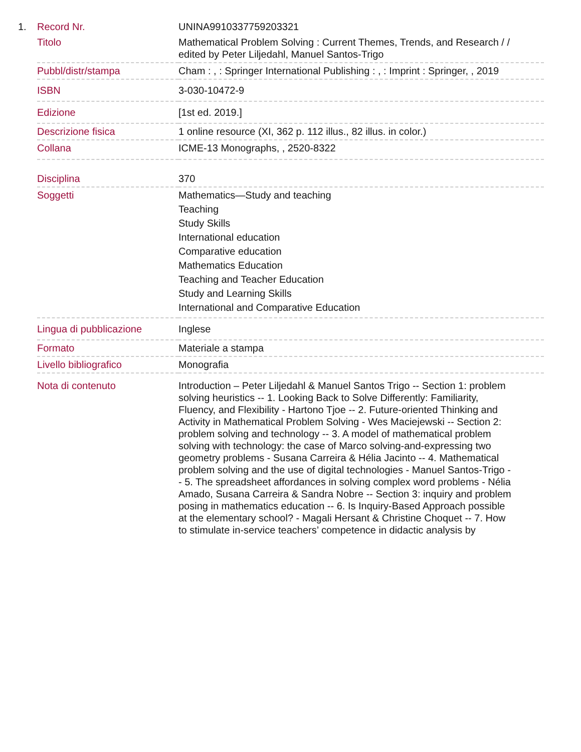| 1. | Record Nr. | UNINA9910337759203321 |
| | Titolo | Mathematical Problem Solving : Current Themes, Trends, and Research / / edited by Peter Liljedahl, Manuel Santos-Trigo |
| | Pubbl/distr/stampa | Cham : , : Springer International Publishing : , : Imprint : Springer, , 2019 |
| | ISBN | 3-030-10472-9 |
| | Edizione | [1st ed. 2019.] |
| | Descrizione fisica | 1 online resource (XI, 362 p. 112 illus., 82 illus. in color.) |
| | Collana | ICME-13 Monographs, , 2520-8322 |
| | Disciplina | 370 |
| | Soggetti | Mathematics—Study and teaching Teaching Study Skills International education Comparative education Mathematics Education Teaching and Teacher Education Study and Learning Skills International and Comparative Education |
| | Lingua di pubblicazione | Inglese |
| | Formato | Materiale a stampa |
| | Livello bibliografico | Monografia |
| | Nota di contenuto | Introduction – Peter Liljedahl & Manuel Santos Trigo -- Section 1: problem solving heuristics -- 1. Looking Back to Solve Differently: Familiarity, Fluency, and Flexibility - Hartono Tjoe -- 2. Future-oriented Thinking and Activity in Mathematical Problem Solving - Wes Maciejewski -- Section 2: problem solving and technology -- 3. A model of mathematical problem solving with technology: the case of Marco solving-and-expressing two geometry problems - Susana Carreira & Hélia Jacinto -- 4. Mathematical problem solving and the use of digital technologies - Manuel Santos-Trigo -- 5. The spreadsheet affordances in solving complex word problems - Nélia Amado, Susana Carreira & Sandra Nobre -- Section 3: inquiry and problem posing in mathematics education -- 6. Is Inquiry-Based Approach possible at the elementary school? - Magali Hersant & Christine Choquet -- 7. How to stimulate in-service teachers’ competence in didactic analysis by |